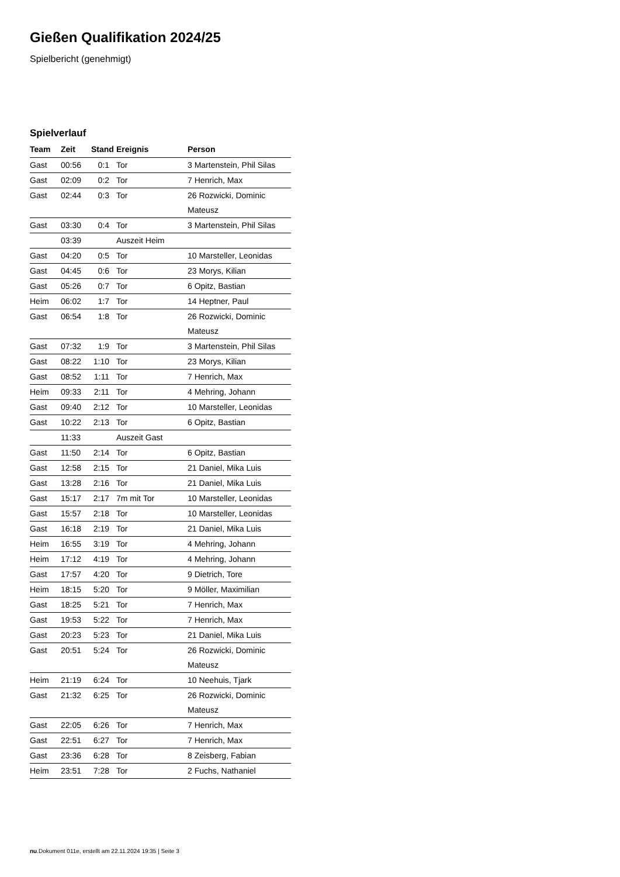Gießen Qualifikation 2024/25
Spielbericht (genehmigt)
Spielverlauf
| Team | Zeit | Stand | Ereignis | Person |
| --- | --- | --- | --- | --- |
| Gast | 00:56 | 0:1 | Tor | 3 Martenstein, Phil Silas |
| Gast | 02:09 | 0:2 | Tor | 7 Henrich, Max |
| Gast | 02:44 | 0:3 | Tor | 26 Rozwicki, Dominic Mateusz |
| Gast | 03:30 | 0:4 | Tor | 3 Martenstein, Phil Silas |
| | 03:39 | | Auszeit Heim | |
| Gast | 04:20 | 0:5 | Tor | 10 Marsteller, Leonidas |
| Gast | 04:45 | 0:6 | Tor | 23 Morys, Kilian |
| Gast | 05:26 | 0:7 | Tor | 6 Opitz, Bastian |
| Heim | 06:02 | 1:7 | Tor | 14 Heptner, Paul |
| Gast | 06:54 | 1:8 | Tor | 26 Rozwicki, Dominic Mateusz |
| Gast | 07:32 | 1:9 | Tor | 3 Martenstein, Phil Silas |
| Gast | 08:22 | 1:10 | Tor | 23 Morys, Kilian |
| Gast | 08:52 | 1:11 | Tor | 7 Henrich, Max |
| Heim | 09:33 | 2:11 | Tor | 4 Mehring, Johann |
| Gast | 09:40 | 2:12 | Tor | 10 Marsteller, Leonidas |
| Gast | 10:22 | 2:13 | Tor | 6 Opitz, Bastian |
| | 11:33 | | Auszeit Gast | |
| Gast | 11:50 | 2:14 | Tor | 6 Opitz, Bastian |
| Gast | 12:58 | 2:15 | Tor | 21 Daniel, Mika Luis |
| Gast | 13:28 | 2:16 | Tor | 21 Daniel, Mika Luis |
| Gast | 15:17 | 2:17 | 7m mit Tor | 10 Marsteller, Leonidas |
| Gast | 15:57 | 2:18 | Tor | 10 Marsteller, Leonidas |
| Gast | 16:18 | 2:19 | Tor | 21 Daniel, Mika Luis |
| Heim | 16:55 | 3:19 | Tor | 4 Mehring, Johann |
| Heim | 17:12 | 4:19 | Tor | 4 Mehring, Johann |
| Gast | 17:57 | 4:20 | Tor | 9 Dietrich, Tore |
| Heim | 18:15 | 5:20 | Tor | 9 Möller, Maximilian |
| Gast | 18:25 | 5:21 | Tor | 7 Henrich, Max |
| Gast | 19:53 | 5:22 | Tor | 7 Henrich, Max |
| Gast | 20:23 | 5:23 | Tor | 21 Daniel, Mika Luis |
| Gast | 20:51 | 5:24 | Tor | 26 Rozwicki, Dominic Mateusz |
| Heim | 21:19 | 6:24 | Tor | 10 Neehuis, Tjark |
| Gast | 21:32 | 6:25 | Tor | 26 Rozwicki, Dominic Mateusz |
| Gast | 22:05 | 6:26 | Tor | 7 Henrich, Max |
| Gast | 22:51 | 6:27 | Tor | 7 Henrich, Max |
| Gast | 23:36 | 6:28 | Tor | 8 Zeisberg, Fabian |
| Heim | 23:51 | 7:28 | Tor | 2 Fuchs, Nathaniel |
nu.Dokument 011e, erstellt am 22.11.2024 19:35 | Seite 3